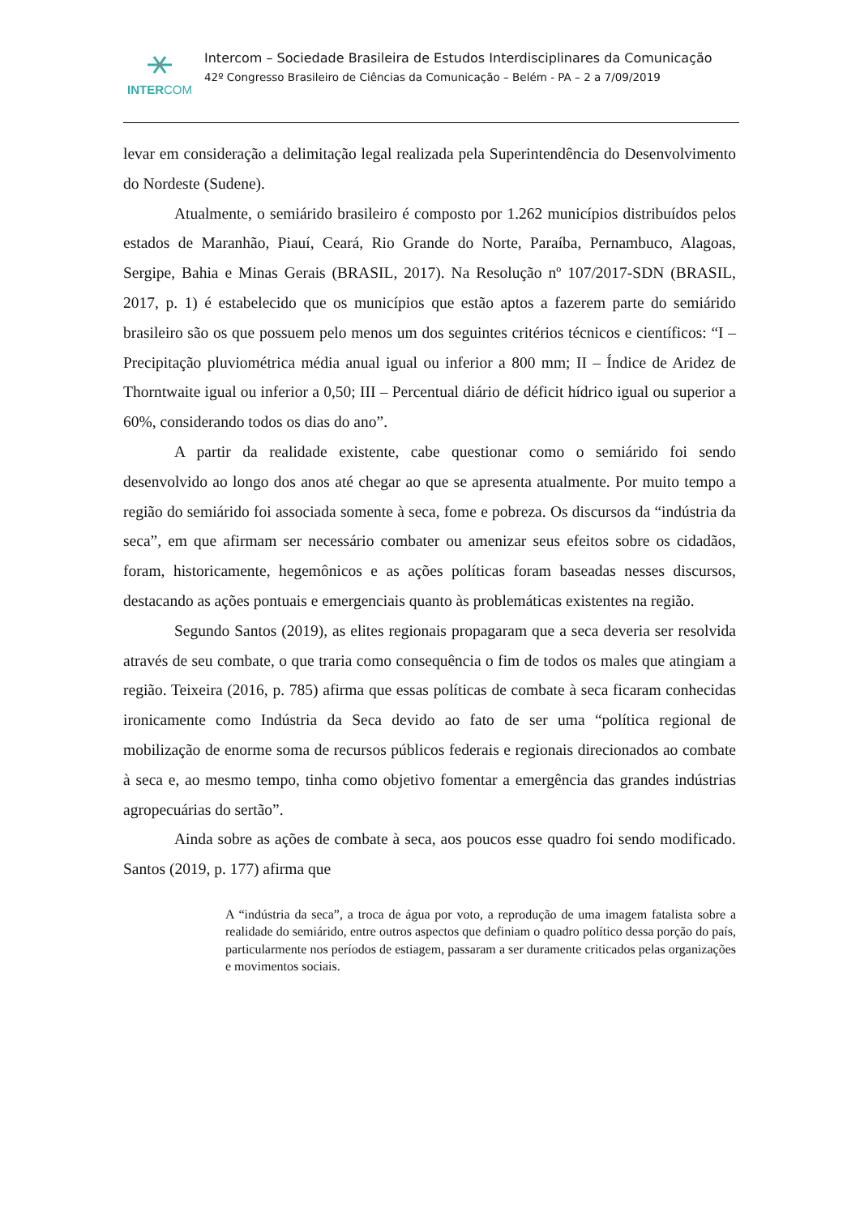INTERCOM
Intercom – Sociedade Brasileira de Estudos Interdisciplinares da Comunicação
42º Congresso Brasileiro de Ciências da Comunicação – Belém - PA – 2 a 7/09/2019
levar em consideração a delimitação legal realizada pela Superintendência do Desenvolvimento do Nordeste (Sudene).
Atualmente, o semiárido brasileiro é composto por 1.262 municípios distribuídos pelos estados de Maranhão, Piauí, Ceará, Rio Grande do Norte, Paraíba, Pernambuco, Alagoas, Sergipe, Bahia e Minas Gerais (BRASIL, 2017). Na Resolução nº 107/2017-SDN (BRASIL, 2017, p. 1) é estabelecido que os municípios que estão aptos a fazerem parte do semiárido brasileiro são os que possuem pelo menos um dos seguintes critérios técnicos e científicos: “I – Precipitação pluviométrica média anual igual ou inferior a 800 mm; II – Índice de Aridez de Thorntwaite igual ou inferior a 0,50; III – Percentual diário de déficit hídrico igual ou superior a 60%, considerando todos os dias do ano”.
A partir da realidade existente, cabe questionar como o semiárido foi sendo desenvolvido ao longo dos anos até chegar ao que se apresenta atualmente. Por muito tempo a região do semiárido foi associada somente à seca, fome e pobreza. Os discursos da “indústria da seca”, em que afirmam ser necessário combater ou amenizar seus efeitos sobre os cidadãos, foram, historicamente, hegemônicos e as ações políticas foram baseadas nesses discursos, destacando as ações pontuais e emergenciais quanto às problemáticas existentes na região.
Segundo Santos (2019), as elites regionais propagaram que a seca deveria ser resolvida através de seu combate, o que traria como consequência o fim de todos os males que atingiam a região. Teixeira (2016, p. 785) afirma que essas políticas de combate à seca ficaram conhecidas ironicamente como Indústria da Seca devido ao fato de ser uma “política regional de mobilização de enorme soma de recursos públicos federais e regionais direcionados ao combate à seca e, ao mesmo tempo, tinha como objetivo fomentar a emergência das grandes indústrias agropecuárias do sertão”.
Ainda sobre as ações de combate à seca, aos poucos esse quadro foi sendo modificado. Santos (2019, p. 177) afirma que
A “indústria da seca”, a troca de água por voto, a reprodução de uma imagem fatalista sobre a realidade do semiárido, entre outros aspectos que definiam o quadro político dessa porção do país, particularmente nos períodos de estiagem, passaram a ser duramente criticados pelas organizações e movimentos sociais.